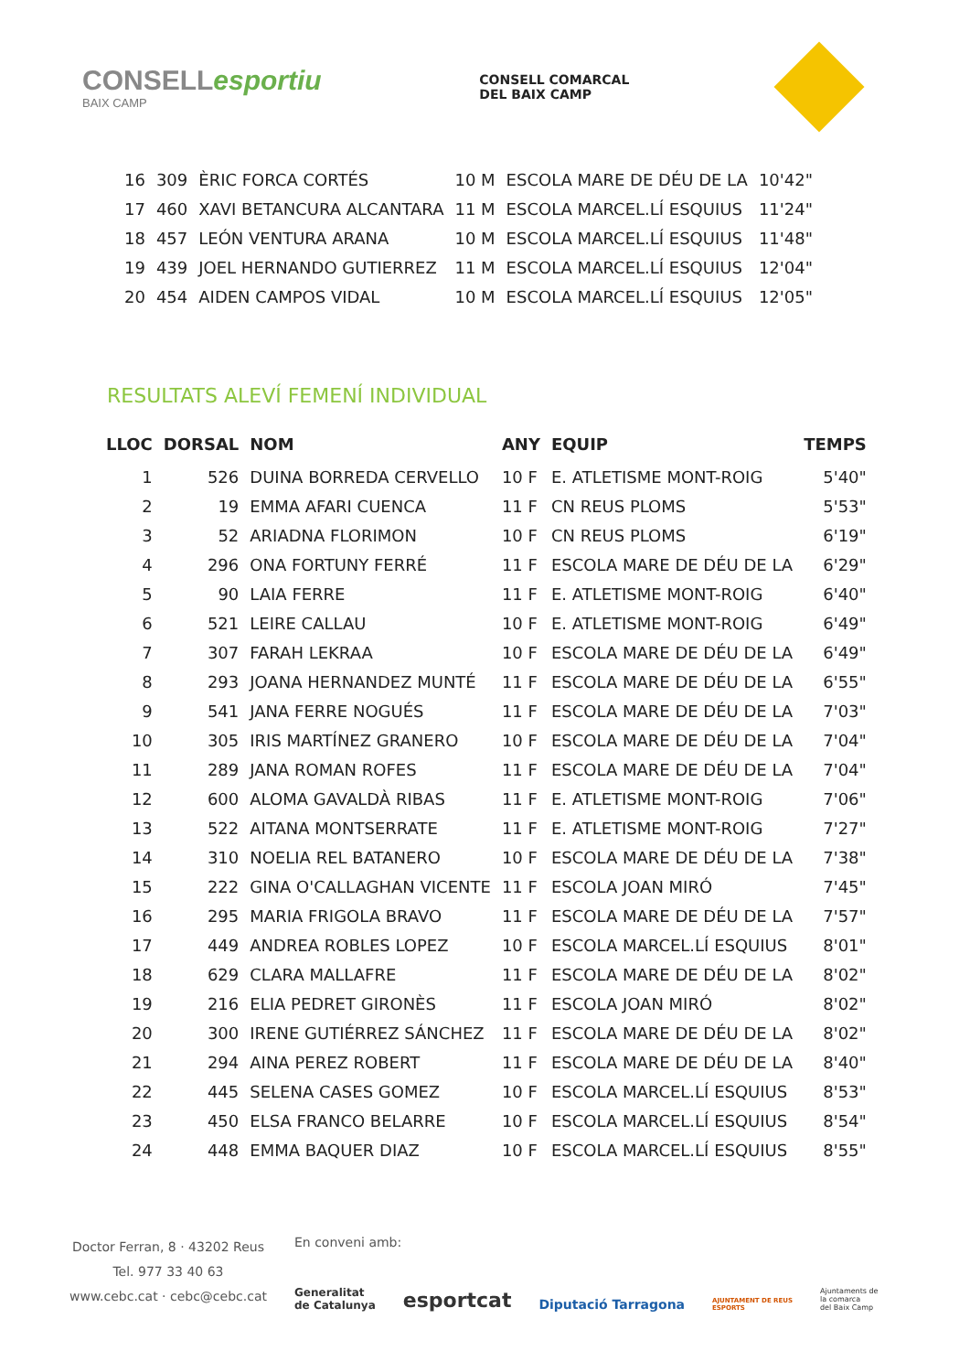CONSELLesportiu
BAIX CAMP
CONSELL COMARCAL
DEL BAIX CAMP
| 16 | 309 | ÈRIC FORCA CORTÉS | 10 M | ESCOLA MARE DE DÉU DE LA | 10'42" |
| 17 | 460 | XAVI BETANCURA ALCANTARA | 11 M | ESCOLA MARCEL.LÍ ESQUIUS | 11'24" |
| 18 | 457 | LEÓN VENTURA ARANA | 10 M | ESCOLA MARCEL.LÍ ESQUIUS | 11'48" |
| 19 | 439 | JOEL HERNANDO GUTIERREZ | 11 M | ESCOLA MARCEL.LÍ ESQUIUS | 12'04" |
| 20 | 454 | AIDEN CAMPOS VIDAL | 10 M | ESCOLA MARCEL.LÍ ESQUIUS | 12'05" |
RESULTATS ALEVÍ FEMENÍ INDIVIDUAL
| LLOC | DORSAL | NOM | ANY | EQUIP | TEMPS |
| --- | --- | --- | --- | --- | --- |
| 1 | 526 | DUINA BORREDA CERVELLO | 10 F | E. ATLETISME MONT-ROIG | 5'40" |
| 2 | 19 | EMMA AFARI CUENCA | 11 F | CN REUS PLOMS | 5'53" |
| 3 | 52 | ARIADNA FLORIMON | 10 F | CN REUS PLOMS | 6'19" |
| 4 | 296 | ONA FORTUNY FERRÉ | 11 F | ESCOLA MARE DE DÉU DE LA | 6'29" |
| 5 | 90 | LAIA FERRE | 11 F | E. ATLETISME MONT-ROIG | 6'40" |
| 6 | 521 | LEIRE CALLAU | 10 F | E. ATLETISME MONT-ROIG | 6'49" |
| 7 | 307 | FARAH LEKRAA | 10 F | ESCOLA MARE DE DÉU DE LA | 6'49" |
| 8 | 293 | JOANA HERNANDEZ MUNTÉ | 11 F | ESCOLA MARE DE DÉU DE LA | 6'55" |
| 9 | 541 | JANA FERRE NOGUÉS | 11 F | ESCOLA MARE DE DÉU DE LA | 7'03" |
| 10 | 305 | IRIS MARTÍNEZ GRANERO | 10 F | ESCOLA MARE DE DÉU DE LA | 7'04" |
| 11 | 289 | JANA ROMAN ROFES | 11 F | ESCOLA MARE DE DÉU DE LA | 7'04" |
| 12 | 600 | ALOMA GAVALDÀ RIBAS | 11 F | E. ATLETISME MONT-ROIG | 7'06" |
| 13 | 522 | AITANA MONTSERRATE | 11 F | E. ATLETISME MONT-ROIG | 7'27" |
| 14 | 310 | NOELIA REL BATANERO | 10 F | ESCOLA MARE DE DÉU DE LA | 7'38" |
| 15 | 222 | GINA O'CALLAGHAN VICENTE | 11 F | ESCOLA JOAN MIRÓ | 7'45" |
| 16 | 295 | MARIA FRIGOLA BRAVO | 11 F | ESCOLA MARE DE DÉU DE LA | 7'57" |
| 17 | 449 | ANDREA ROBLES LOPEZ | 10 F | ESCOLA MARCEL.LÍ ESQUIUS | 8'01" |
| 18 | 629 | CLARA MALLAFRE | 11 F | ESCOLA MARE DE DÉU DE LA | 8'02" |
| 19 | 216 | ELIA PEDRET GIRONÈS | 11 F | ESCOLA JOAN MIRÓ | 8'02" |
| 20 | 300 | IRENE GUTIÉRREZ SÁNCHEZ | 11 F | ESCOLA MARE DE DÉU DE LA | 8'02" |
| 21 | 294 | AINA PEREZ ROBERT | 11 F | ESCOLA MARE DE DÉU DE LA | 8'40" |
| 22 | 445 | SELENA CASES GOMEZ | 10 F | ESCOLA MARCEL.LÍ ESQUIUS | 8'53" |
| 23 | 450 | ELSA FRANCO BELARRE | 10 F | ESCOLA MARCEL.LÍ ESQUIUS | 8'54" |
| 24 | 448 | EMMA BAQUER DIAZ | 10 F | ESCOLA MARCEL.LÍ ESQUIUS | 8'55" |
Doctor Ferran, 8 · 43202 Reus
Tel. 977 33 40 63
www.cebc.cat · cebc@cebc.cat
En conveni amb:
Generalitat
de Catalunya esportcat Diputació Tarragona AJUNTAMENT DE REUS
ESPORTS Ajuntaments de
la comarca
del Baix Camp